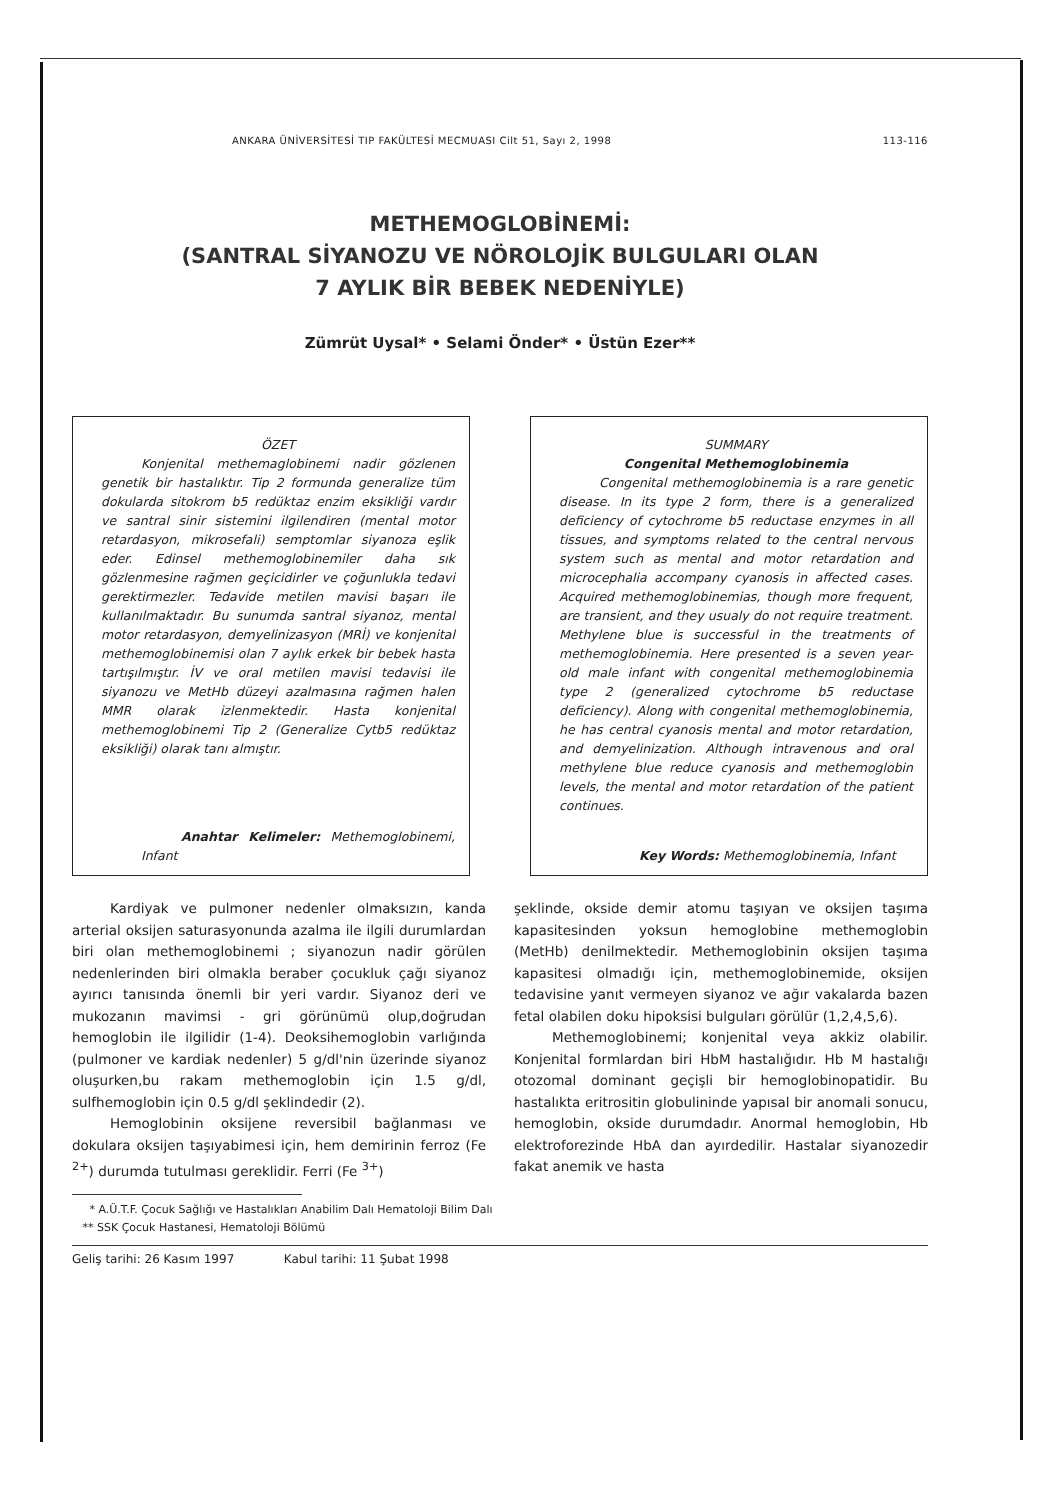ANKARA ÜNİVERSİTESİ TIP FAKÜLTESİ MECMUASI Cilt 51, Sayı 2, 1998 113-116
METHEMOGLOBİNEMİ:
(SANTRAL SİYANOZU VE NÖROLOJİK BULGULARI OLAN
7 AYLIK BİR BEBEK NEDENİYLE)
Zümrüt Uysal* • Selami Önder* • Üstün Ezer**
ÖZET
Konjenital methemaglobinemi nadir gözlenen genetik bir hastalıktır. Tip 2 formunda generalize tüm dokularda sitokrom b5 redüktaz enzim eksikliği vardır ve santral sinir sistemini ilgilendiren (mental motor retardasyon, mikrosefali) semptomlar siyanoza eşlik eder. Edinsel methemoglobinemiler daha sık gözlenmesine rağmen geçicidirler ve çoğunlukla tedavi gerektirmezler. Tedavide metilen mavisi başarı ile kullanılmaktadır. Bu sunumda santral siyanoz, mental motor retardasyon, demyelinizasyon (MRİ) ve konjenital methemoglobinemisi olan 7 aylık erkek bir bebek hasta tartışılmıştır. İV ve oral metilen mavisi tedavisi ile siyanozu ve MetHb düzeyi azalmasına rağmen halen MMR olarak izlenmektedir. Hasta konjenital methemoglobinemi Tip 2 (Generalize Cytb5 redüktaz eksikliği) olarak tanı almıştır.
Anahtar Kelimeler: Methemoglobinemi, Infant
SUMMARY
Congenital Methemoglobinemia
Congenital methemoglobinemia is a rare genetic disease. In its type 2 form, there is a generalized deficiency of cytochrome b5 reductase enzymes in all tissues, and symptoms related to the central nervous system such as mental and motor retardation and microcephalia accompany cyanosis in affected cases. Acquired methemoglobinemias, though more frequent, are transient, and they usualy do not require treatment. Methylene blue is successful in the treatments of methemoglobinemia. Here presented is a seven year-old male infant with congenital methemoglobinemia type 2 (generalized cytochrome b5 reductase deficiency). Along with congenital methemoglobinemia, he has central cyanosis mental and motor retardation, and demyelinization. Although intravenous and oral methylene blue reduce cyanosis and methemoglobin levels, the mental and motor retardation of the patient continues.
Key Words: Methemoglobinemia, Infant
Kardiyak ve pulmoner nedenler olmaksızın, kanda arterial oksijen saturasyonunda azalma ile ilgili durumlardan biri olan methemoglobinemi ; siyanozun nadir görülen nedenlerinden biri olmakla beraber çocukluk çağı siyanoz ayırıcı tanısında önemli bir yeri vardır. Siyanoz deri ve mukozanın mavimsi - gri görünümü olup,doğrudan hemoglobin ile ilgilidir (1-4). Deoksihemoglobin varlığında (pulmoner ve kardiak nedenler) 5 g/dl'nin üzerinde siyanoz oluşurken,bu rakam methemoglobin için 1.5 g/dl, sulfhemoglobin için 0.5 g/dl şeklindedir (2).
Hemoglobinin oksijene reversibil bağlanması ve dokulara oksijen taşıyabimesi için, hem demirinin ferroz (Fe <sup>2+</sup>) durumda tutulması gereklidir. Ferri (Fe <sup>3+</sup>)
şeklinde, okside demir atomu taşıyan ve oksijen taşıma kapasitesinden yoksun hemoglobine methemoglobin (MetHb) denilmektedir. Methemoglobinin oksijen taşıma kapasitesi olmadığı için, methemoglobinemide, oksijen tedavisine yanıt vermeyen siyanoz ve ağır vakalarda bazen fetal olabilen doku hipoksisi bulguları görülür (1,2,4,5,6).
Methemoglobinemi; konjenital veya akkiz olabilir. Konjenital formlardan biri HbM hastalığıdır. Hb M hastalığı otozomal dominant geçişli bir hemoglobinopatidir. Bu hastalıkta eritrositin globulininde yapısal bir anomali sonucu, hemoglobin, okside durumdadır. Anormal hemoglobin, Hb elektroforezinde HbA dan ayırdedilir. Hastalar siyanozedir fakat anemik ve hasta
* A.Ü.T.F. Çocuk Sağlığı ve Hastalıkları Anabilim Dalı Hematoloji Bilim Dalı
** SSK Çocuk Hastanesi, Hematoloji Bölümü
Geliş tarihi: 26 Kasım 1997 Kabul tarihi: 11 Şubat 1998